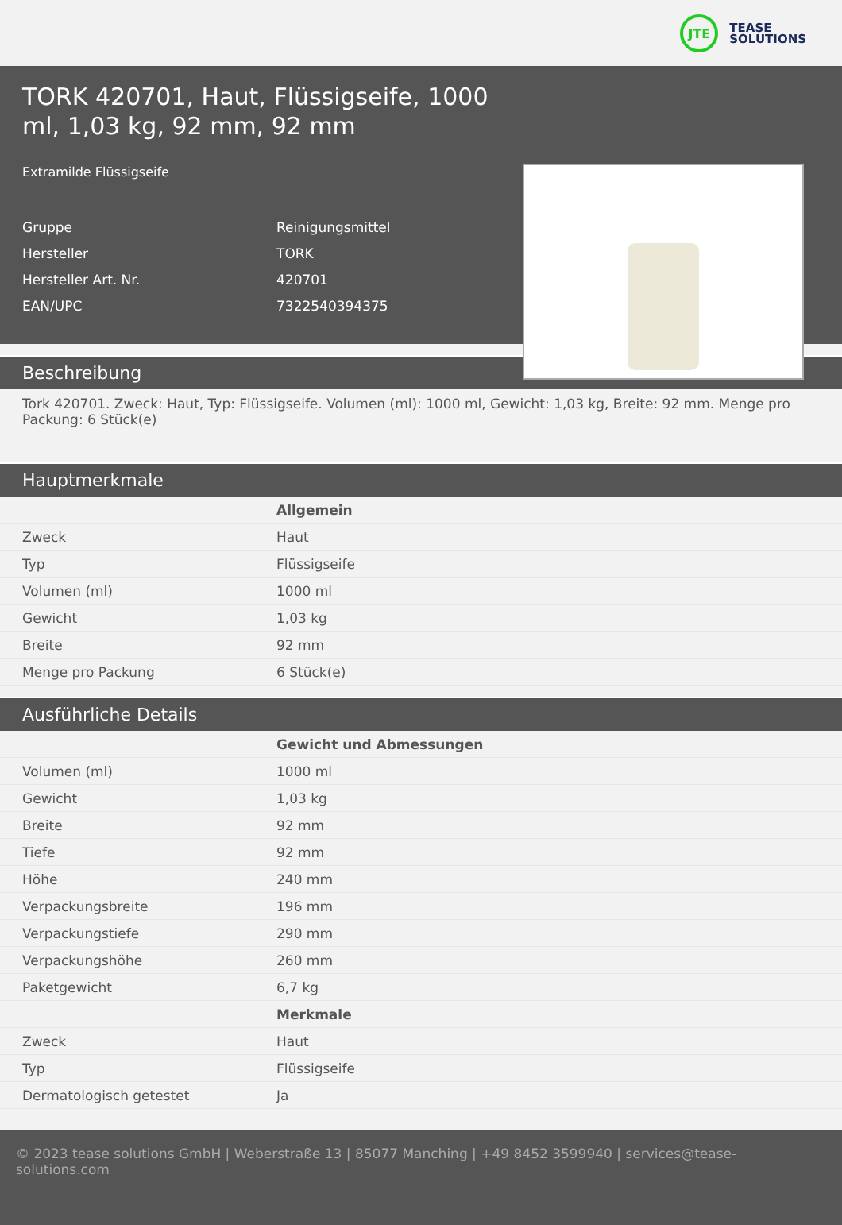JTE
TEASE
SOLUTIONS
TORK 420701, Haut, Flüssigseife, 1000 ml, 1,03 kg, 92 mm, 92 mm
Extramilde Flüssigseife
Gruppe Reinigungsmittel
Hersteller TORK
Hersteller Art. Nr. 420701
EAN/UPC 7322540394375
Beschreibung
Tork 420701. Zweck: Haut, Typ: Flüssigseife. Volumen (ml): 1000 ml, Gewicht: 1,03 kg, Breite: 92 mm. Menge pro Packung: 6 Stück(e)
Hauptmerkmale
| | Allgemein |
| --- | --- |
| Zweck | Haut |
| Typ | Flüssigseife |
| Volumen (ml) | 1000 ml |
| Gewicht | 1,03 kg |
| Breite | 92 mm |
| Menge pro Packung | 6 Stück(e) |
Ausführliche Details
| | Gewicht und Abmessungen |
| --- | --- |
| Volumen (ml) | 1000 ml |
| Gewicht | 1,03 kg |
| Breite | 92 mm |
| Tiefe | 92 mm |
| Höhe | 240 mm |
| Verpackungsbreite | 196 mm |
| Verpackungstiefe | 290 mm |
| Verpackungshöhe | 260 mm |
| Paketgewicht | 6,7 kg |
| | Merkmale |
| Zweck | Haut |
| Typ | Flüssigseife |
| Dermatologisch getestet | Ja |
© 2023 tease solutions GmbH | Weberstraße 13 | 85077 Manching | +49 8452 3599940 | services@tease-solutions.com